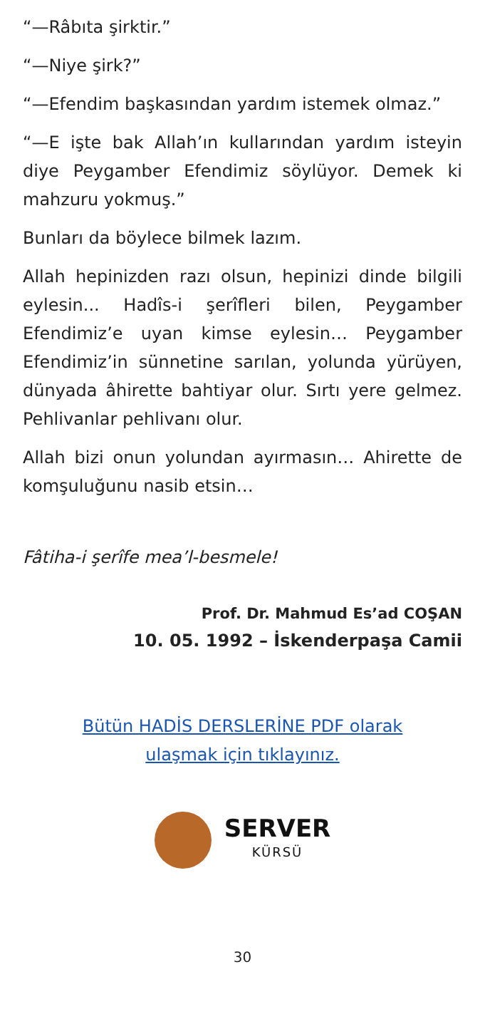“—Râbıta şirktir.”
“—Niye şirk?”
“—Efendim başkasından yardım istemek olmaz.”
“—E işte bak Allah’ın kullarından yardım isteyin diye Peygamber Efendimiz söylüyor. Demek ki mahzuru yokmuş.”
Bunları da böylece bilmek lazım.
Allah hepinizden razı olsun, hepinizi dinde bilgili eylesin... Hadîs-i şerîfleri bilen, Peygamber Efendimiz’e uyan kimse eylesin… Peygamber Efendimiz’in sünnetine sarılan, yolunda yürüyen, dünyada âhirette bahtiyar olur. Sırtı yere gelmez. Pehlivanlar pehlivanı olur.
Allah bizi onun yolundan ayırmasın… Ahirette de komşuluğunu nasib etsin…
Fâtiha-i şerîfe mea’l-besmele!
Prof. Dr. Mahmud Es’ad COŞAN
10. 05. 1992 – İskenderpaşa Camii
Bütün HADİS DERSLERİNE PDF olarak
ulaşmak için tıklayınız.
SERVER
KÜRSÜ
30